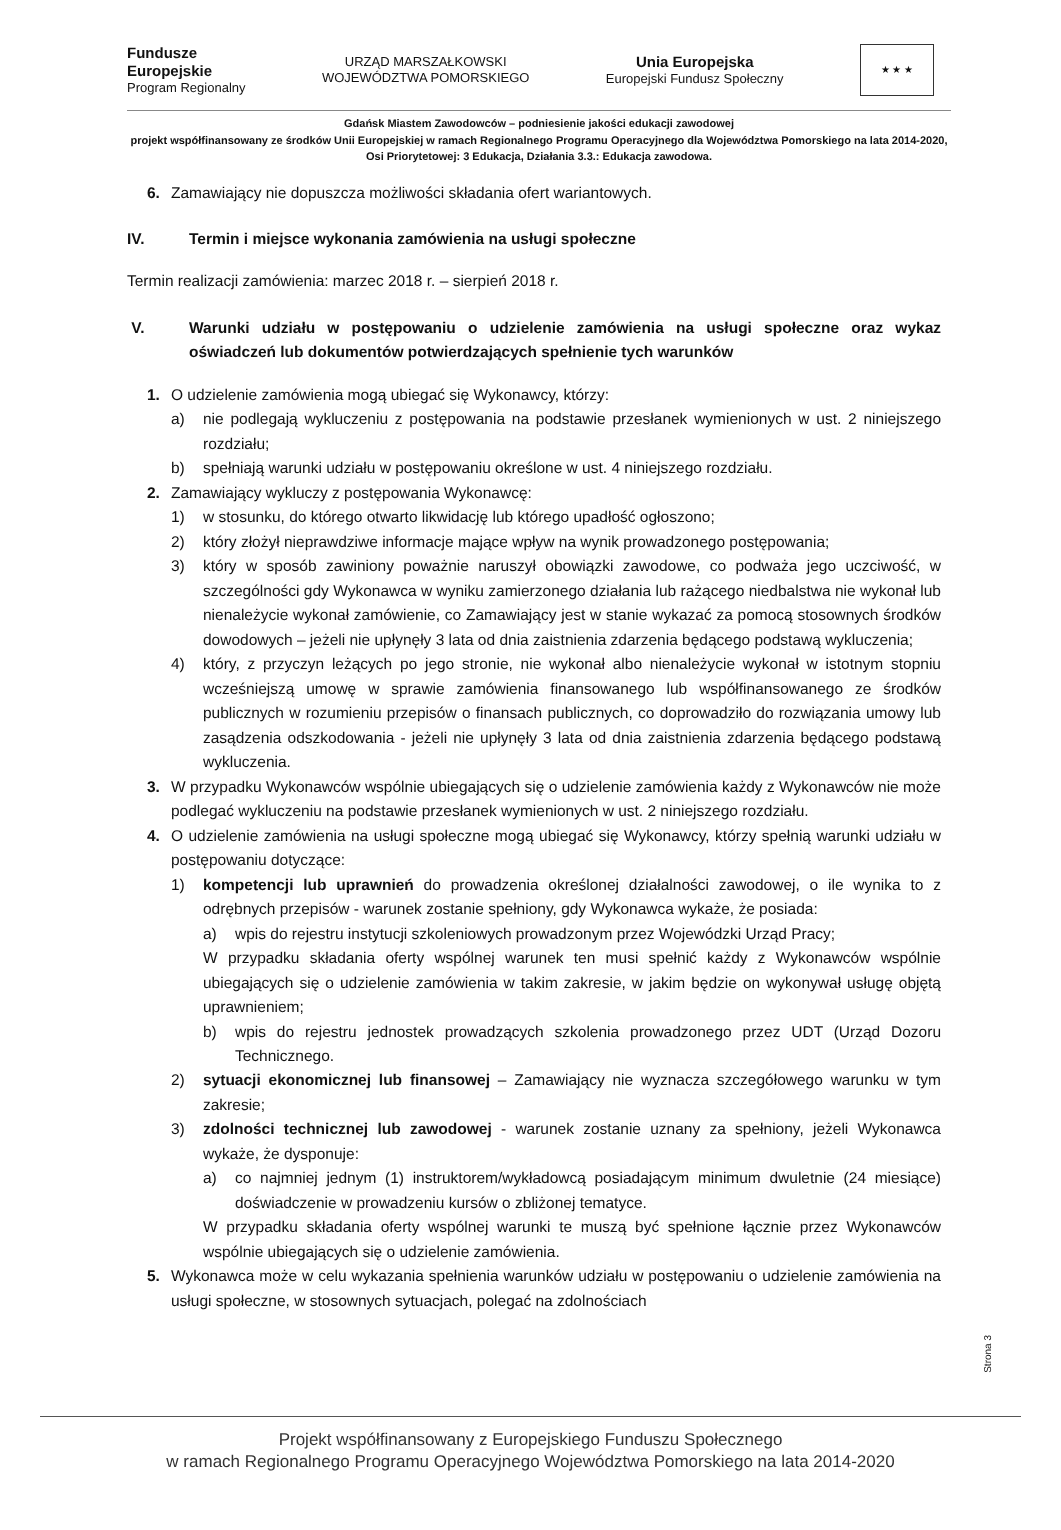Fundusze
Europejskie
Program Regionalny
URZĄD MARSZAŁKOWSKI
WOJEWÓDZTWA POMORSKIEGO
Unia Europejska
Europejski Fundusz Społeczny
★ ★ ★
Gdańsk Miastem Zawodowców – podniesienie jakości edukacji zawodowej
projekt współfinansowany ze środków Unii Europejskiej w ramach Regionalnego Programu Operacyjnego dla Województwa Pomorskiego na lata 2014-2020, Osi Priorytetowej: 3 Edukacja, Działania 3.3.: Edukacja zawodowa.
6. Zamawiający nie dopuszcza możliwości składania ofert wariantowych.
IV. Termin i miejsce wykonania zamówienia na usługi społeczne
Termin realizacji zamówienia: marzec 2018 r. – sierpień 2018 r.
V. Warunki udziału w postępowaniu o udzielenie zamówienia na usługi społeczne oraz wykaz oświadczeń lub dokumentów potwierdzających spełnienie tych warunków
1. O udzielenie zamówienia mogą ubiegać się Wykonawcy, którzy:
a) nie podlegają wykluczeniu z postępowania na podstawie przesłanek wymienionych w ust. 2 niniejszego rozdziału;
b) spełniają warunki udziału w postępowaniu określone w ust. 4 niniejszego rozdziału.
2. Zamawiający wykluczy z postępowania Wykonawcę:
1) w stosunku, do którego otwarto likwidację lub którego upadłość ogłoszono;
2) który złożył nieprawdziwe informacje mające wpływ na wynik prowadzonego postępowania;
3) który w sposób zawiniony poważnie naruszył obowiązki zawodowe, co podważa jego uczciwość, w szczególności gdy Wykonawca w wyniku zamierzonego działania lub rażącego niedbalstwa nie wykonał lub nienależycie wykonał zamówienie, co Zamawiający jest w stanie wykazać za pomocą stosownych środków dowodowych – jeżeli nie upłynęły 3 lata od dnia zaistnienia zdarzenia będącego podstawą wykluczenia;
4) który, z przyczyn leżących po jego stronie, nie wykonał albo nienależycie wykonał w istotnym stopniu wcześniejszą umowę w sprawie zamówienia finansowanego lub współfinansowanego ze środków publicznych w rozumieniu przepisów o finansach publicznych, co doprowadziło do rozwiązania umowy lub zasądzenia odszkodowania - jeżeli nie upłynęły 3 lata od dnia zaistnienia zdarzenia będącego podstawą wykluczenia.
3. W przypadku Wykonawców wspólnie ubiegających się o udzielenie zamówienia każdy z Wykonawców nie może podlegać wykluczeniu na podstawie przesłanek wymienionych w ust. 2 niniejszego rozdziału.
4. O udzielenie zamówienia na usługi społeczne mogą ubiegać się Wykonawcy, którzy spełnią warunki udziału w postępowaniu dotyczące:
1) kompetencji lub uprawnień do prowadzenia określonej działalności zawodowej, o ile wynika to z odrębnych przepisów - warunek zostanie spełniony, gdy Wykonawca wykaże, że posiada:
a) wpis do rejestru instytucji szkoleniowych prowadzonym przez Wojewódzki Urząd Pracy;
W przypadku składania oferty wspólnej warunek ten musi spełnić każdy z Wykonawców wspólnie ubiegających się o udzielenie zamówienia w takim zakresie, w jakim będzie on wykonywał usługę objętą uprawnieniem;
b) wpis do rejestru jednostek prowadzących szkolenia prowadzonego przez UDT (Urząd Dozoru Technicznego.
2) sytuacji ekonomicznej lub finansowej – Zamawiający nie wyznacza szczegółowego warunku w tym zakresie;
3) zdolności technicznej lub zawodowej - warunek zostanie uznany za spełniony, jeżeli Wykonawca wykaże, że dysponuje:
a) co najmniej jednym (1) instruktorem/wykładowcą posiadającym minimum dwuletnie (24 miesiące) doświadczenie w prowadzeniu kursów o zbliżonej tematyce.
W przypadku składania oferty wspólnej warunki te muszą być spełnione łącznie przez Wykonawców wspólnie ubiegających się o udzielenie zamówienia.
5. Wykonawca może w celu wykazania spełnienia warunków udziału w postępowaniu o udzielenie zamówienia na usługi społeczne, w stosownych sytuacjach, polegać na zdolnościach
Strona 3
Projekt współfinansowany z Europejskiego Funduszu Społecznego
w ramach Regionalnego Programu Operacyjnego Województwa Pomorskiego na lata 2014-2020